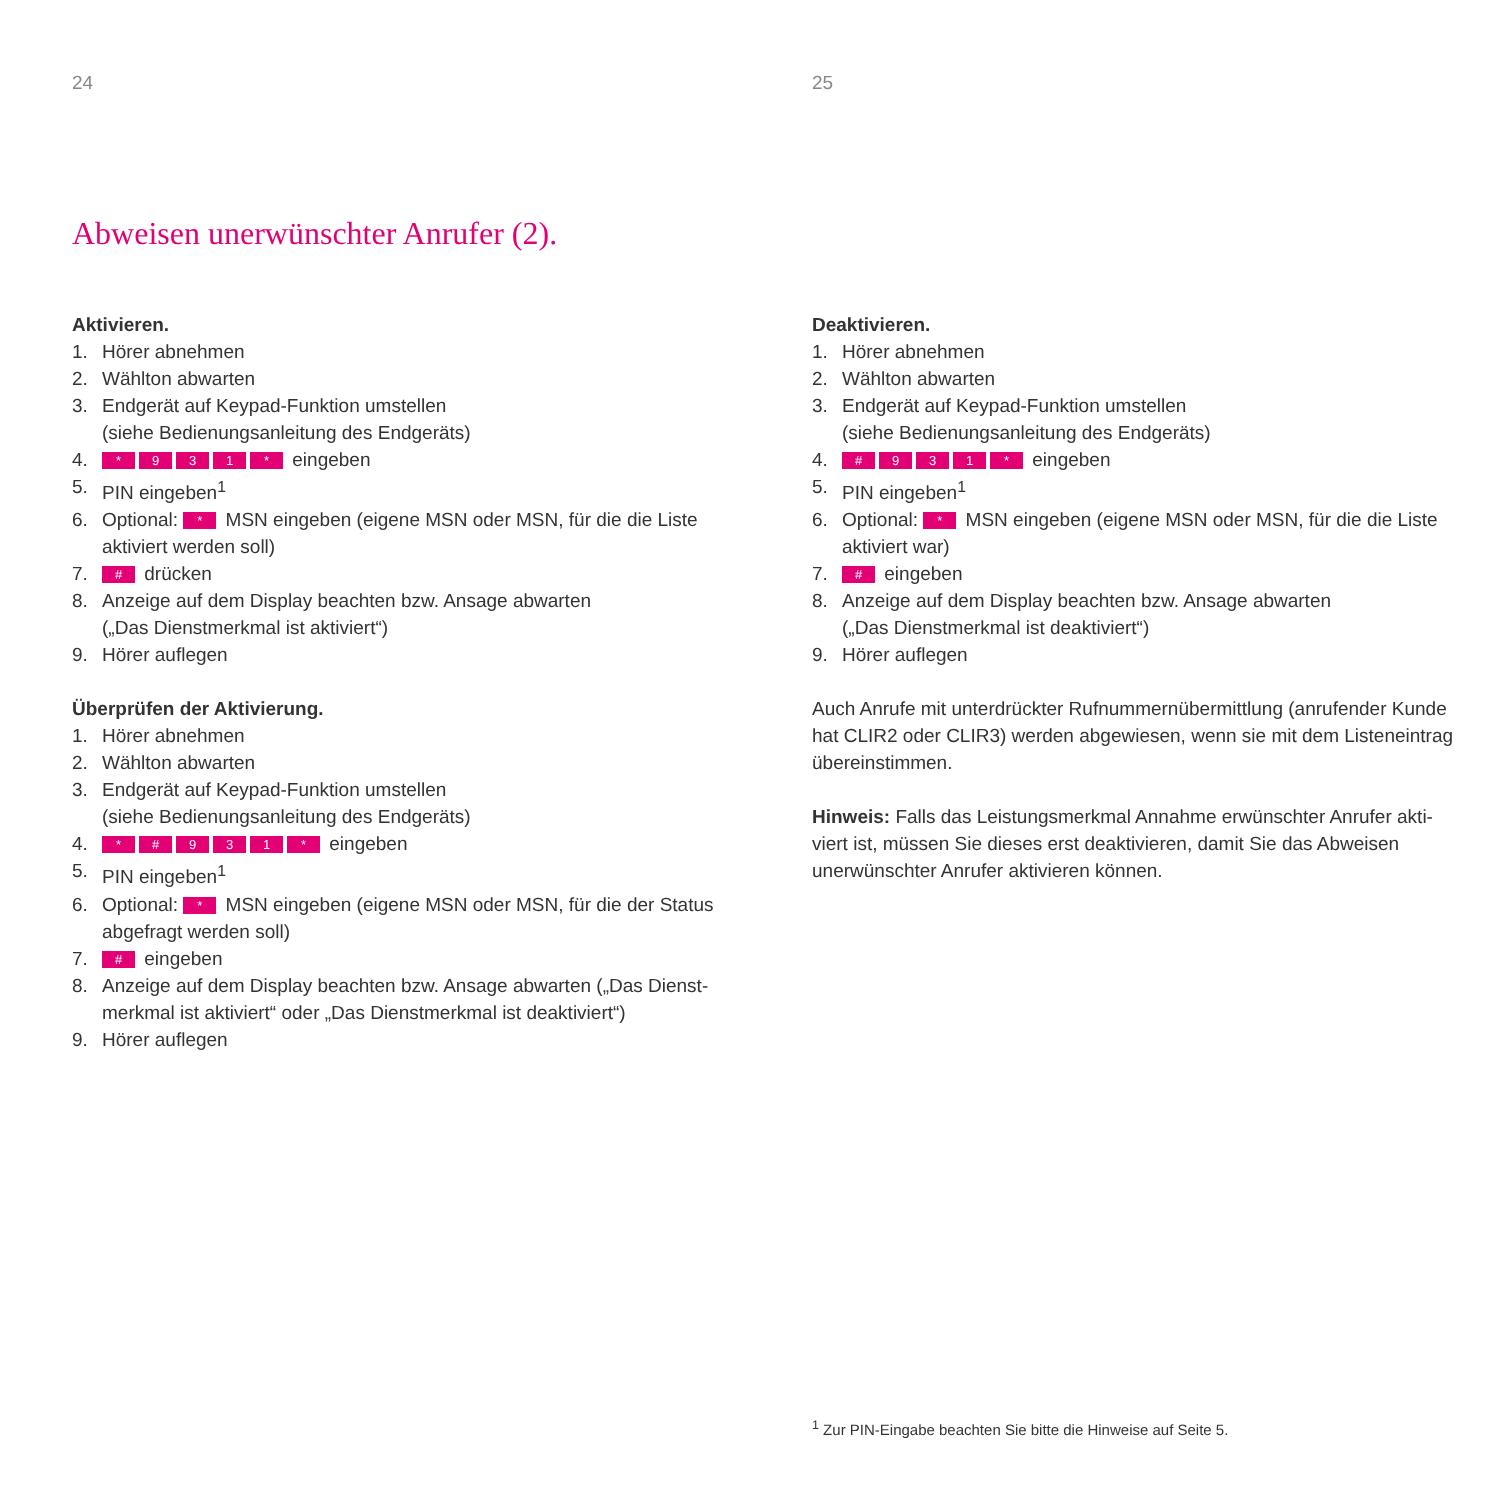24
Abweisen unerwünschter Anrufer (2).
Aktivieren.
1. Hörer abnehmen
2. Wählton abwarten
3. Endgerät auf Keypad-Funktion umstellen
(siehe Bedienungsanleitung des Endgeräts)
4. * 931 * eingeben
5. PIN eingeben<sup>1</sup>
6. Optional: * MSN eingeben (eigene MSN oder MSN, für die die Liste aktiviert werden soll)
7. # drücken
8. Anzeige auf dem Display beachten bzw. Ansage abwarten
(„Das Dienstmerkmal ist aktiviert“)
9. Hörer auflegen
Überprüfen der Aktivierung.
1. Hörer abnehmen
2. Wählton abwarten
3. Endgerät auf Keypad-Funktion umstellen
(siehe Bedienungsanleitung des Endgeräts)
4. * # 931 * eingeben
5. PIN eingeben<sup>1</sup>
6. Optional: * MSN eingeben (eigene MSN oder MSN, für die der Status abgefragt werden soll)
7. # eingeben
8. Anzeige auf dem Display beachten bzw. Ansage abwarten („Das Dienst-merkmal ist aktiviert“ oder „Das Dienstmerkmal ist deaktiviert“)
9. Hörer auflegen
25
Deaktivieren.
1. Hörer abnehmen
2. Wählton abwarten
3. Endgerät auf Keypad-Funktion umstellen
(siehe Bedienungsanleitung des Endgeräts)
4. # 931 * eingeben
5. PIN eingeben<sup>1</sup>
6. Optional: * MSN eingeben (eigene MSN oder MSN, für die die Liste aktiviert war)
7. # eingeben
8. Anzeige auf dem Display beachten bzw. Ansage abwarten
(„Das Dienstmerkmal ist deaktiviert“)
9. Hörer auflegen
Auch Anrufe mit unterdrückter Rufnummernübermittlung (anrufender Kunde hat CLIR2 oder CLIR3) werden abgewiesen, wenn sie mit dem Listeneintrag übereinstimmen.
Hinweis: Falls das Leistungsmerkmal Annahme erwünschter Anrufer akti-viert ist, müssen Sie dieses erst deaktivieren, damit Sie das Abweisen unerwünschter Anrufer aktivieren können.
<sup>1</sup> Zur PIN-Eingabe beachten Sie bitte die Hinweise auf Seite 5.